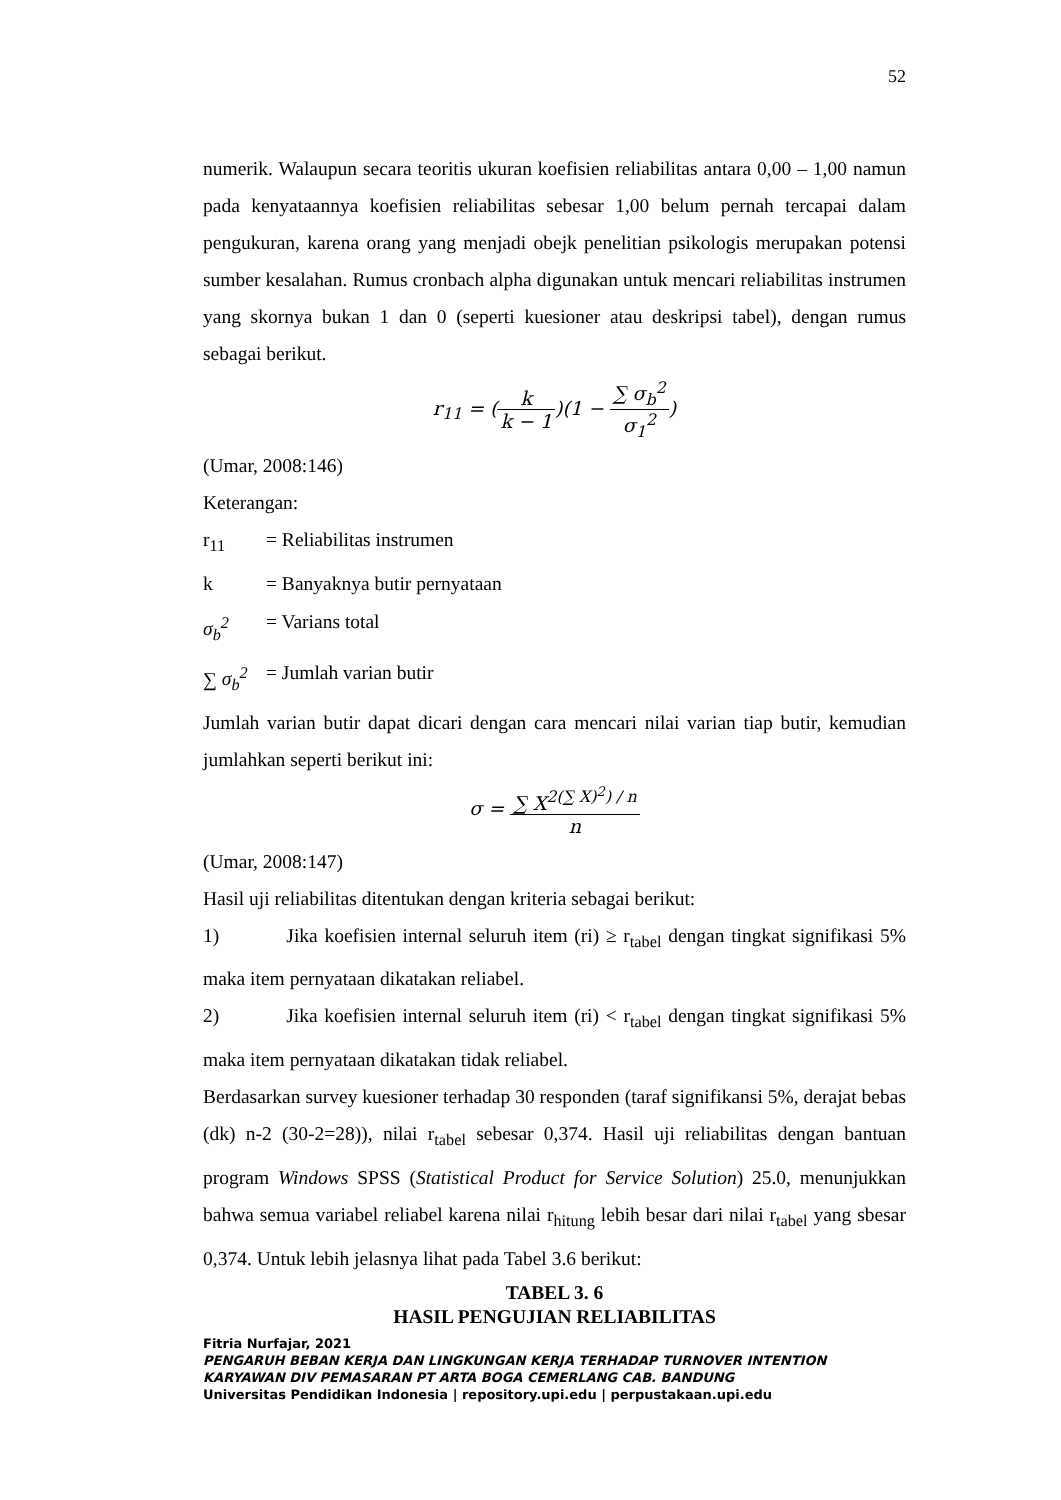52
numerik. Walaupun secara teoritis ukuran koefisien reliabilitas antara 0,00 – 1,00 namun pada kenyataannya koefisien reliabilitas sebesar 1,00 belum pernah tercapai dalam pengukuran, karena orang yang menjadi obejk penelitian psikologis merupakan potensi sumber kesalahan. Rumus cronbach alpha digunakan untuk mencari reliabilitas instrumen yang skornya bukan 1 dan 0 (seperti kuesioner atau deskripsi tabel), dengan rumus sebagai berikut.
r<sub>11</sub> = (k k − 1)(1 − ∑ σ<sub>b</sub><sup>2</sup> σ<sub>1</sub><sup>2</sup>)
(Umar, 2008:146)
Keterangan:
r<sub>11</sub> = Reliabilitas instrumen
k = Banyaknya butir pernyataan
σ<sub>b</sub><sup>2</sup> = Varians total
∑ σ<sub>b</sub><sup>2</sup> = Jumlah varian butir
Jumlah varian butir dapat dicari dengan cara mencari nilai varian tiap butir, kemudian jumlahkan seperti berikut ini:
σ = ∑ X<sup>2</sup><sup>(∑ X)<sup>2</sup>) / n</sup> n
(Umar, 2008:147)
Hasil uji reliabilitas ditentukan dengan kriteria sebagai berikut:
1) Jika koefisien internal seluruh item (ri) ≥ r<sub>tabel</sub> dengan tingkat signifikasi 5% maka item pernyataan dikatakan reliabel.
2) Jika koefisien internal seluruh item (ri) < r<sub>tabel</sub> dengan tingkat signifikasi 5% maka item pernyataan dikatakan tidak reliabel.
Berdasarkan survey kuesioner terhadap 30 responden (taraf signifikansi 5%, derajat bebas (dk) n-2 (30-2=28)), nilai r<sub>tabel</sub> sebesar 0,374. Hasil uji reliabilitas dengan bantuan program Windows SPSS (Statistical Product for Service Solution) 25.0, menunjukkan bahwa semua variabel reliabel karena nilai r<sub>hitung</sub> lebih besar dari nilai r<sub>tabel</sub> yang sbesar 0,374. Untuk lebih jelasnya lihat pada Tabel 3.6 berikut:
TABEL 3. 6
HASIL PENGUJIAN RELIABILITAS
Fitria Nurfajar, 2021
PENGARUH BEBAN KERJA DAN LINGKUNGAN KERJA TERHADAP TURNOVER INTENTION
KARYAWAN DIV PEMASARAN PT ARTA BOGA CEMERLANG CAB. BANDUNG
Universitas Pendidikan Indonesia | repository.upi.edu | perpustakaan.upi.edu